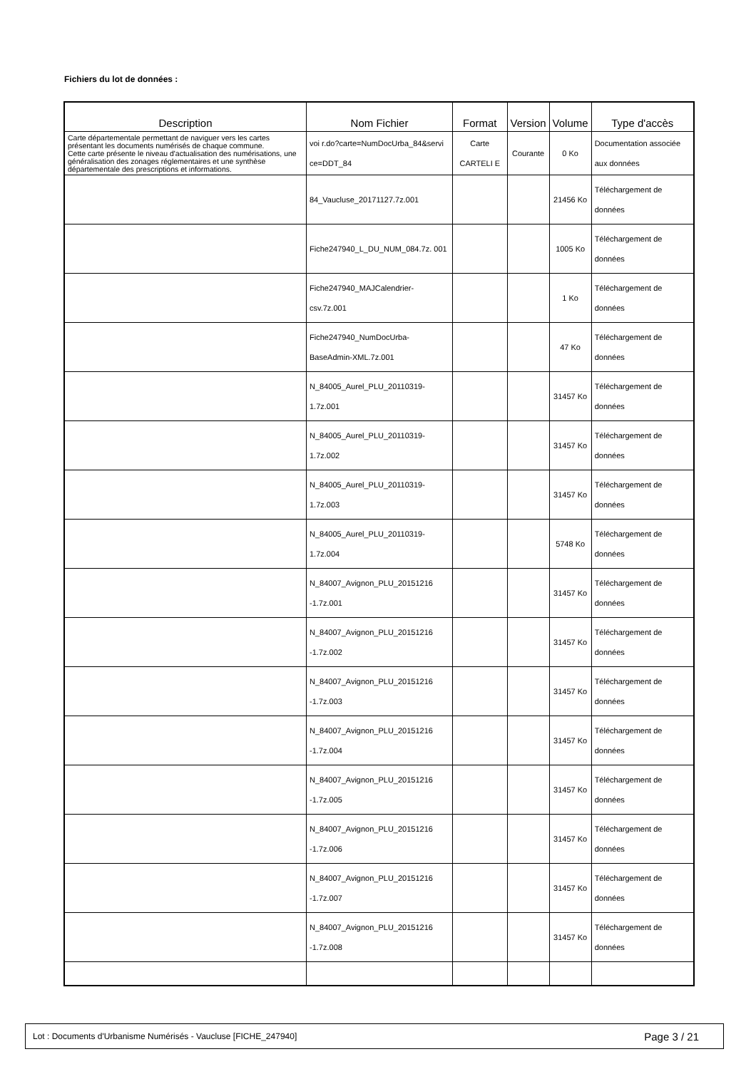Fichiers du lot de données :
| Description | Nom Fichier | Format | Version | Volume | Type d'accès |
| --- | --- | --- | --- | --- | --- |
| Carte départementale permettant de naviguer vers les cartes présentant les documents numérisés de chaque commune. Cette carte présente le niveau d'actualisation des numérisations, une généralisation des zonages réglementaires et une synthèse départementale des prescriptions et informations. | voi r.do?carte=NumDocUrba_84&servi ce=DDT_84 | Carte CARTELI E | Courante | 0 Ko | Documentation associée aux données |
| | 84_Vaucluse_20171127.7z.001 | | | 21456 Ko | Téléchargement de données |
| | Fiche247940_L_DU_NUM_084.7z. 001 | | | 1005 Ko | Téléchargement de données |
| | Fiche247940_MAJCalendrier- csv.7z.001 | | | 1 Ko | Téléchargement de données |
| | Fiche247940_NumDocUrba- BaseAdmin-XML.7z.001 | | | 47 Ko | Téléchargement de données |
| | N_84005_Aurel_PLU_20110319- 1.7z.001 | | | 31457 Ko | Téléchargement de données |
| | N_84005_Aurel_PLU_20110319- 1.7z.002 | | | 31457 Ko | Téléchargement de données |
| | N_84005_Aurel_PLU_20110319- 1.7z.003 | | | 31457 Ko | Téléchargement de données |
| | N_84005_Aurel_PLU_20110319- 1.7z.004 | | | 5748 Ko | Téléchargement de données |
| | N_84007_Avignon_PLU_20151216 -1.7z.001 | | | 31457 Ko | Téléchargement de données |
| | N_84007_Avignon_PLU_20151216 -1.7z.002 | | | 31457 Ko | Téléchargement de données |
| | N_84007_Avignon_PLU_20151216 -1.7z.003 | | | 31457 Ko | Téléchargement de données |
| | N_84007_Avignon_PLU_20151216 -1.7z.004 | | | 31457 Ko | Téléchargement de données |
| | N_84007_Avignon_PLU_20151216 -1.7z.005 | | | 31457 Ko | Téléchargement de données |
| | N_84007_Avignon_PLU_20151216 -1.7z.006 | | | 31457 Ko | Téléchargement de données |
| | N_84007_Avignon_PLU_20151216 -1.7z.007 | | | 31457 Ko | Téléchargement de données |
| | N_84007_Avignon_PLU_20151216 -1.7z.008 | | | 31457 Ko | Téléchargement de données |
Lot : Documents d'Urbanisme Numérisés - Vaucluse [FICHE_247940] Page 3 / 21